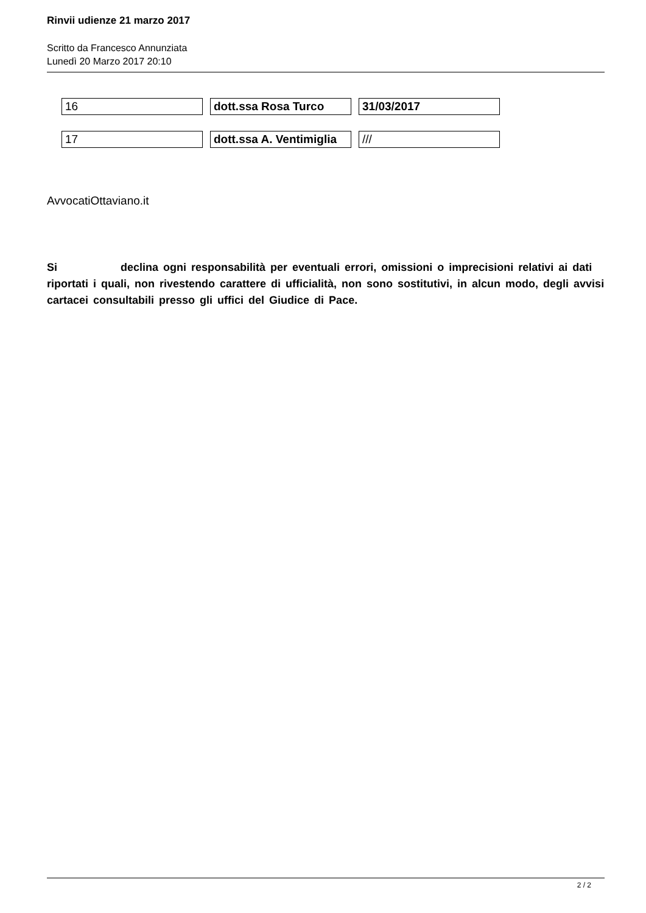Rinvii udienze 21 marzo 2017
Scritto da Francesco Annunziata
Lunedì 20 Marzo 2017 20:10
| 16 | dott.ssa Rosa Turco | 31/03/2017 |
| 17 | dott.ssa A. Ventimiglia | /// |
AvvocatiOttaviano.it
Si declina ogni responsabilità per eventuali errori, omissioni o imprecisioni relativi ai dati riportati i quali, non rivestendo carattere di ufficialità, non sono sostitutivi, in alcun modo, degli avvisi cartacei consultabili presso gli uffici del Giudice di Pace.
2 / 2